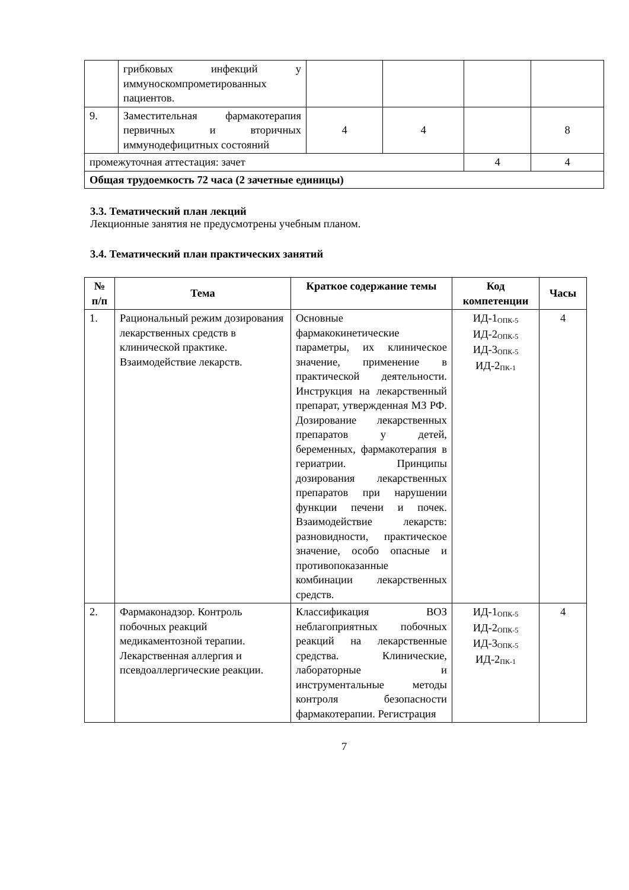| | грибковых инфекций у иммуноскомпрометированных пациентов. | | | | |
| 9. | Заместительная фармакотерапия первичных и вторичных иммунодефицитных состояний | 4 | 4 | | 8 |
| промежуточная аттестация: зачет | | | | 4 | 4 |
| Общая трудоемкость 72 часа (2 зачетные единицы) | | | | | |
3.3. Тематический план лекций
Лекционные занятия не предусмотрены учебным планом.
3.4. Тематический план практических занятий
| № п/п | Тема | Краткое содержание темы | Код компетенции | Часы |
| --- | --- | --- | --- | --- |
| 1. | Рациональный режим дозирования лекарственных средств в клинической практике. Взаимодействие лекарств. | Основные фармакокинетические параметры, их клиническое значение, применение в практической деятельности. Инструкция на лекарственный препарат, утвержденная МЗ РФ. Дозирование лекарственных препаратов у детей, беременных, фармакотерапия в гериатрии. Принципы дозирования лекарственных препаратов при нарушении функции печени и почек. Взаимодействие лекарств: разновидности, практическое значение, особо опасные и противопоказанные комбинации лекарственных средств. | ИД-1<sub>ОПК-5</sub> ИД-2<sub>ОПК-5</sub> ИД-3<sub>ОПК-5</sub> ИД-2<sub>ПК-1</sub> | 4 |
| 2. | Фармаконадзор. Контроль побочных реакций медикаментозной терапии. Лекарственная аллергия и псевдоаллергические реакции. | Классификация ВОЗ неблагоприятных побочных реакций на лекарственные средства. Клинические, лабораторные и инструментальные методы контроля безопасности фармакотерапии. Регистрация | ИД-1<sub>ОПК-5</sub> ИД-2<sub>ОПК-5</sub> ИД-3<sub>ОПК-5</sub> ИД-2<sub>ПК-1</sub> | 4 |
7